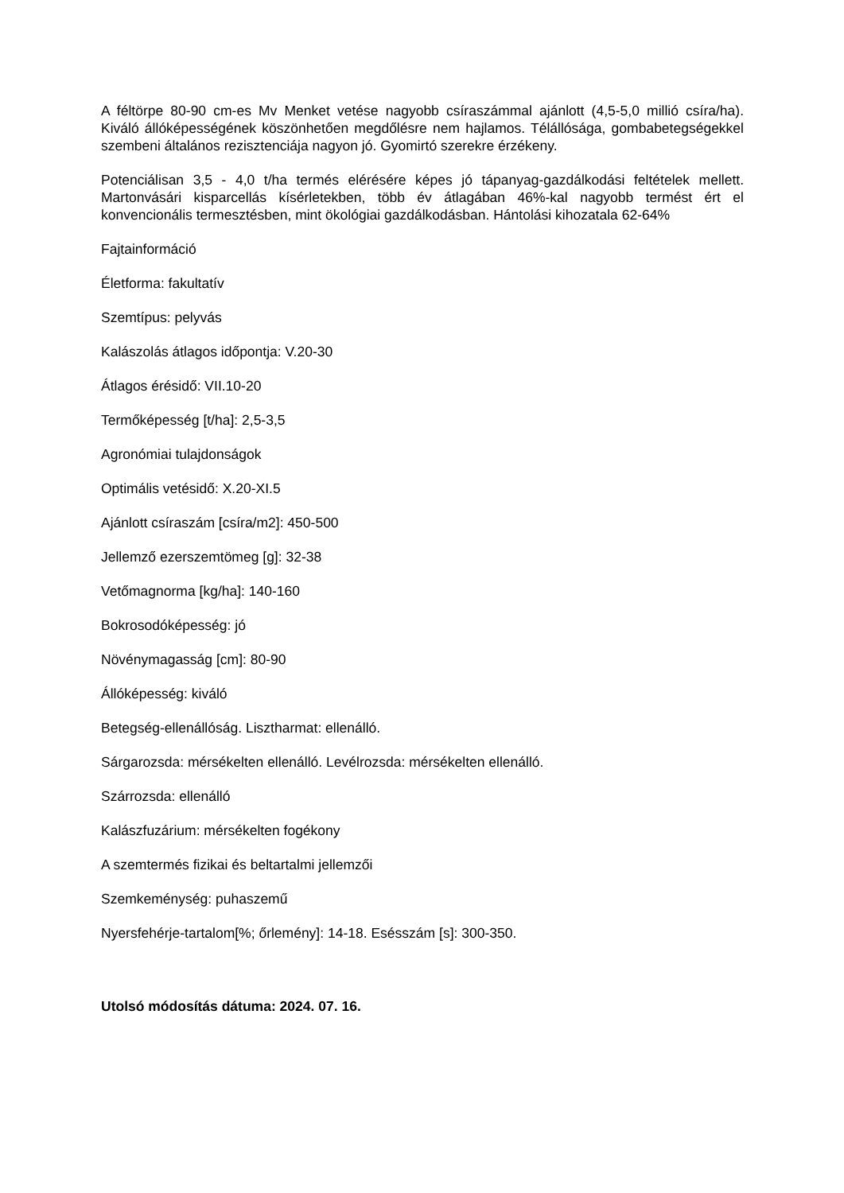A féltörpe 80-90 cm-es Mv Menket vetése nagyobb csíraszámmal ajánlott (4,5-5,0 millió csíra/ha). Kiváló állóképességének köszönhetően megdőlésre nem hajlamos. Télállósága, gombabetegségekkel szembeni általános rezisztenciája nagyon jó. Gyomirtó szerekre érzékeny.
Potenciálisan 3,5 - 4,0 t/ha termés elérésére képes jó tápanyag-gazdálkodási feltételek mellett. Martonvásári kisparcellás kísérletekben, több év átlagában 46%-kal nagyobb termést ért el konvencionális termesztésben, mint ökológiai gazdálkodásban. Hántolási kihozatala 62-64%
Fajtainformáció
Életforma: fakultatív
Szemtípus: pelyvás
Kalászolás átlagos időpontja: V.20-30
Átlagos érésidő: VII.10-20
Termőképesség [t/ha]: 2,5-3,5
Agronómiai tulajdonságok
Optimális vetésidő: X.20-XI.5
Ajánlott csíraszám [csíra/m2]: 450-500
Jellemző ezerszemtömeg [g]: 32-38
Vetőmagnorma [kg/ha]: 140-160
Bokrosodóképesség: jó
Növénymagasság [cm]: 80-90
Állóképesség: kiváló
Betegség-ellenállóság. Lisztharmat: ellenálló.
Sárgarozsda: mérsékelten ellenálló. Levélrozsda: mérsékelten ellenálló.
Szárrozsda: ellenálló
Kalászfuzárium: mérsékelten fogékony
A szemtermés fizikai és beltartalmi jellemzői
Szemkeménység: puhaszemű
Nyersfehérje-tartalom[%; őrlemény]: 14-18. Esésszám [s]: 300-350.
Utolsó módosítás dátuma: 2024. 07. 16.